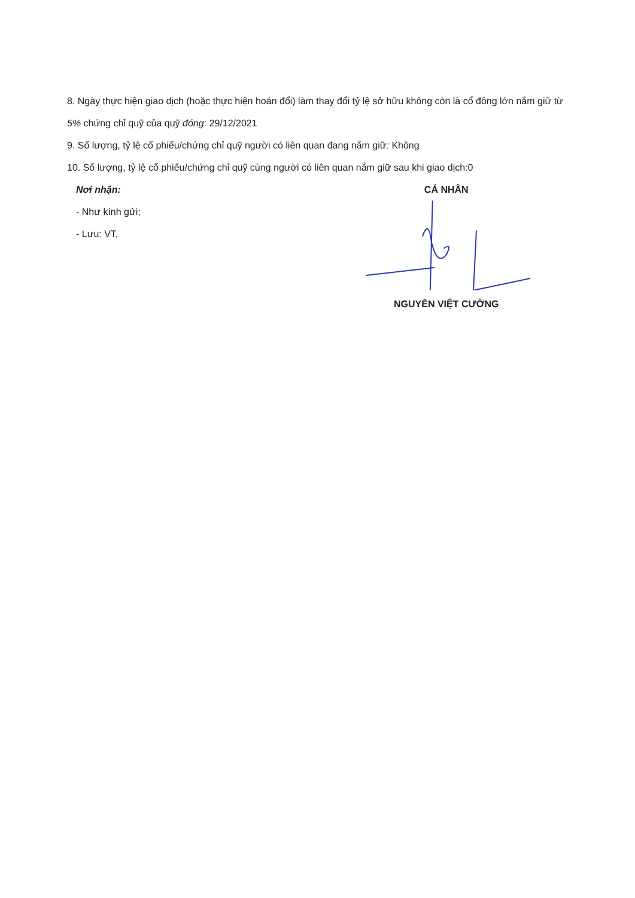8. Ngày thực hiện giao dịch (hoặc thực hiện hoán đổi) làm thay đổi tỷ lệ sở hữu không còn là cổ đông lớn nắm giữ từ 5% chứng chỉ quỹ của quỹ đóng: 29/12/2021
9. Số lượng, tỷ lệ cổ phiếu/chứng chỉ quỹ người có liên quan đang nắm giữ: Không
10. Số lượng, tỷ lệ cổ phiếu/chứng chỉ quỹ cùng người có liên quan nắm giữ sau khi giao dịch:0
Nơi nhận:
- Như kính gửi;
- Lưu: VT,
CÁ NHÂN
NGUYỄN VIỆT CƯỜNG